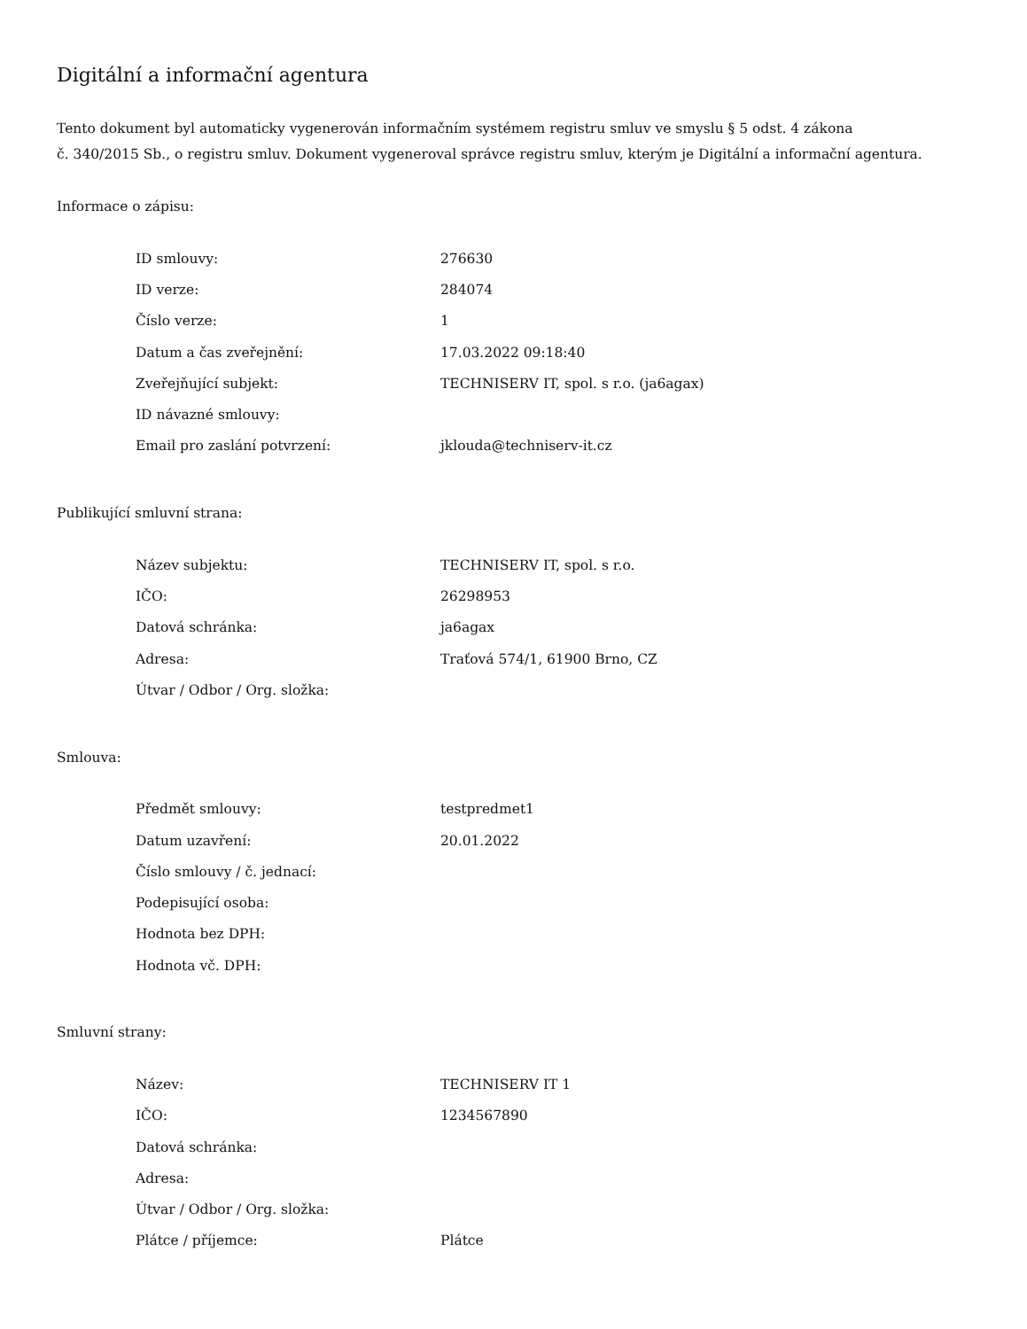Digitální a informační agentura
Tento dokument byl automaticky vygenerován informačním systémem registru smluv ve smyslu § 5 odst. 4 zákona
č. 340/2015 Sb., o registru smluv. Dokument vygeneroval správce registru smluv, kterým je Digitální a informační agentura.
Informace o zápisu:
| ID smlouvy: | 276630 |
| ID verze: | 284074 |
| Číslo verze: | 1 |
| Datum a čas zveřejnění: | 17.03.2022 09:18:40 |
| Zveřejňující subjekt: | TECHNISERV IT, spol. s r.o. (ja6agax) |
| ID návazné smlouvy: | |
| Email pro zaslání potvrzení: | jklouda@techniserv-it.cz |
Publikující smluvní strana:
| Název subjektu: | TECHNISERV IT, spol. s r.o. |
| IČO: | 26298953 |
| Datová schránka: | ja6agax |
| Adresa: | Traťová 574/1, 61900 Brno, CZ |
| Útvar / Odbor / Org. složka: | |
Smlouva:
| Předmět smlouvy: | testpredmet1 |
| Datum uzavření: | 20.01.2022 |
| Číslo smlouvy / č. jednací: | |
| Podepisující osoba: | |
| Hodnota bez DPH: | |
| Hodnota vč. DPH: | |
Smluvní strany:
| Název: | TECHNISERV IT 1 |
| IČO: | 1234567890 |
| Datová schránka: | |
| Adresa: | |
| Útvar / Odbor / Org. složka: | |
| Plátce / příjemce: | Plátce |